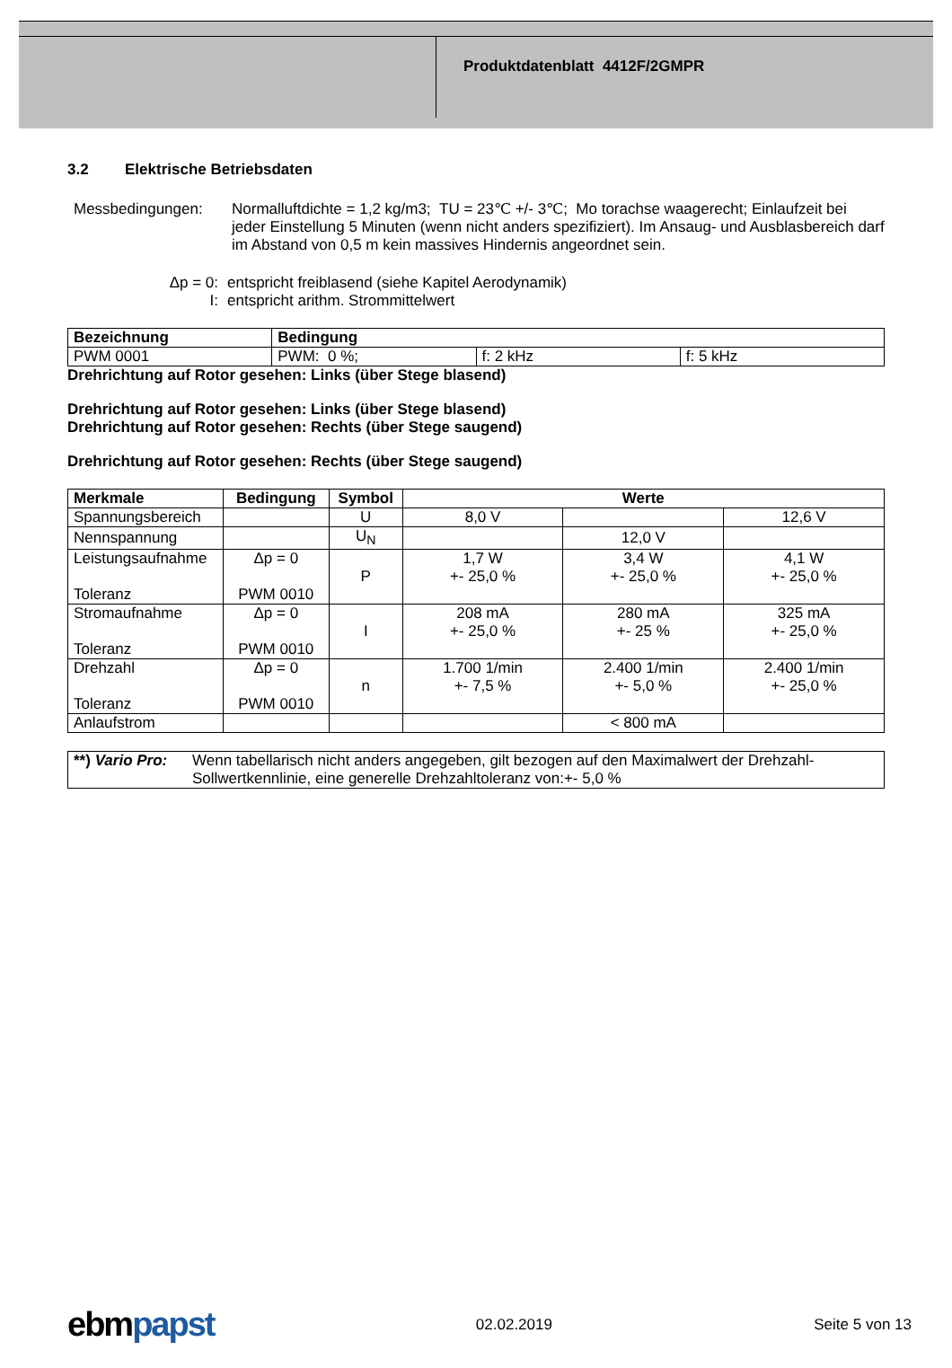Produktdatenblatt 4412F/2GMPR
3.2 Elektrische Betriebsdaten
Messbedingungen: Normalluftdichte = 1,2 kg/m3; TU = 23℃ +/- 3℃; Mo torachse waagerecht; Einlaufzeit bei jeder Einstellung 5 Minuten (wenn nicht anders spezifiziert). Im Ansaug- und Ausblasbereich darf im Abstand von 0,5 m kein massives Hindernis angeordnet sein.
Δp = 0:
entspricht freiblasend (siehe Kapitel Aerodynamik)
I: entspricht arithm. Strommittelwert
| Bezeichnung | Bedingung | | |
| --- | --- | --- | --- |
| PWM 0001 | PWM: 0 %; | f: 2 kHz | f: 5 kHz |
Drehrichtung auf Rotor gesehen: Links (über Stege blasend)
Drehrichtung auf Rotor gesehen: Links (über Stege blasend)
Drehrichtung auf Rotor gesehen: Rechts (über Stege saugend)
Drehrichtung auf Rotor gesehen: Rechts (über Stege saugend)
| Merkmale | Bedingung | Symbol | Werte | | |
| --- | --- | --- | --- | --- | --- |
| Spannungsbereich | | U | 8,0 V | | 12,6 V |
| Nennspannung | | U<sub>N</sub> | | 12,0 V | |
| Leistungsaufnahme Toleranz | Δp = 0 PWM 0010 | P | 1,7 W +- 25,0 % | 3,4 W +- 25,0 % | 4,1 W +- 25,0 % |
| Stromaufnahme Toleranz | Δp = 0 PWM 0010 | I | 208 mA +- 25,0 % | 280 mA +- 25 % | 325 mA +- 25,0 % |
| Drehzahl Toleranz | Δp = 0 PWM 0010 | n | 1.700 1/min +- 7,5 % | 2.400 1/min +- 5,0 % | 2.400 1/min +- 25,0 % |
| Anlaufstrom | | | | < 800 mA | |
| **) Vario Pro: | Wenn tabellarisch nicht anders angegeben, gilt bezogen auf den Maximalwert der Drehzahl-Sollwertkennlinie, eine generelle Drehzahltoleranz von:+- 5,0 % |
ebmpapst
02.02.2019 Seite 5 von 13